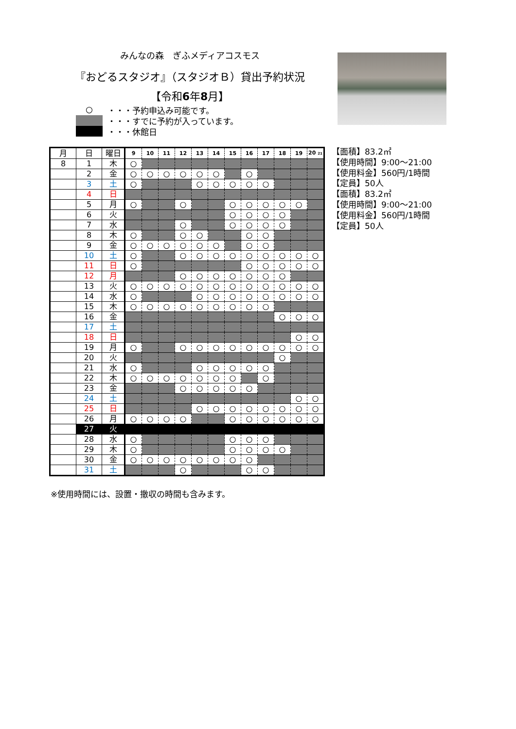みんなの森　ぎふメディアコスモス
『おどるスタジオ』（スタジオＢ）貸出予約状況
【令和6年8月】
○ ・・・予約申込み可能です。
・・・すでに予約が入っています。
・・・休館日
【面積】83.2㎡
【使用時間】9:00～21:00
【使用料金】560円/1時間
【定員】50人
【面積】83.2㎡
【使用時間】9:00～21:00
【使用料金】560円/1時間
【定員】50人
| 月 | 日 | 曜日 | 9 | 10 | 11 | 12 | 13 | 14 | 15 | 16 | 17 | 18 | 19 | 20 21 |
| --- | --- | --- | --- | --- | --- | --- | --- | --- | --- | --- | --- | --- | --- | --- |
| 8 | 1 | 木 | ○ | | | | | | | | | | | |
| | 2 | 金 | ○ | ○ | ○ | ○ | ○ | ○ | | ○ | | | | |
| | 3 | 土 | ○ | | | | ○ | ○ | ○ | ○ | ○ | | | |
| | 4 | 日 | | | | | | | | | | | | |
| | 5 | 月 | ○ | | | ○ | | | ○ | ○ | ○ | ○ | ○ | |
| | 6 | 火 | | | | | | | ○ | ○ | ○ | ○ | | |
| | 7 | 水 | | | | ○ | | | ○ | ○ | ○ | ○ | | |
| | 8 | 木 | ○ | | | ○ | ○ | | | ○ | ○ | | | |
| | 9 | 金 | ○ | ○ | ○ | ○ | ○ | ○ | | ○ | ○ | | | |
| | 10 | 土 | ○ | | | ○ | ○ | ○ | ○ | ○ | ○ | ○ | ○ | ○ |
| | 11 | 日 | ○ | | | | | | | ○ | ○ | ○ | ○ | ○ |
| | 12 | 月 | | | | ○ | ○ | ○ | ○ | ○ | ○ | ○ | | |
| | 13 | 火 | ○ | ○ | ○ | ○ | ○ | ○ | ○ | ○ | ○ | ○ | ○ | ○ |
| | 14 | 水 | ○ | | | | ○ | ○ | ○ | ○ | ○ | ○ | ○ | ○ |
| | 15 | 木 | ○ | ○ | ○ | ○ | ○ | ○ | ○ | ○ | ○ | | | |
| | 16 | 金 | | | | | | | | | | ○ | ○ | ○ |
| | 17 | 土 | | | | | | | | | | | | |
| | 18 | 日 | | | | | | | | | | | ○ | ○ |
| | 19 | 月 | ○ | | | ○ | ○ | ○ | ○ | ○ | ○ | ○ | ○ | ○ |
| | 20 | 火 | | | | | | | | | | ○ | | |
| | 21 | 水 | ○ | | | | ○ | ○ | ○ | ○ | ○ | | | |
| | 22 | 木 | ○ | ○ | ○ | ○ | ○ | ○ | ○ | | ○ | | | |
| | 23 | 金 | | | | ○ | ○ | ○ | ○ | ○ | | | | |
| | 24 | 土 | | | | | | | | | | | ○ | ○ |
| | 25 | 日 | | | | | ○ | ○ | ○ | ○ | ○ | ○ | ○ | ○ |
| | 26 | 月 | ○ | ○ | ○ | ○ | | | ○ | ○ | ○ | ○ | ○ | ○ |
| | 27 | 火 | | | | | | | | | | | | |
| | 28 | 水 | ○ | | | | | | ○ | ○ | ○ | | | |
| | 29 | 木 | ○ | | | | | | ○ | ○ | ○ | ○ | | |
| | 30 | 金 | ○ | ○ | ○ | ○ | ○ | ○ | ○ | ○ | | | | |
| | 31 | 土 | | | | ○ | | | | ○ | ○ | | | |
※使用時間には、設置・撤収の時間も含みます。